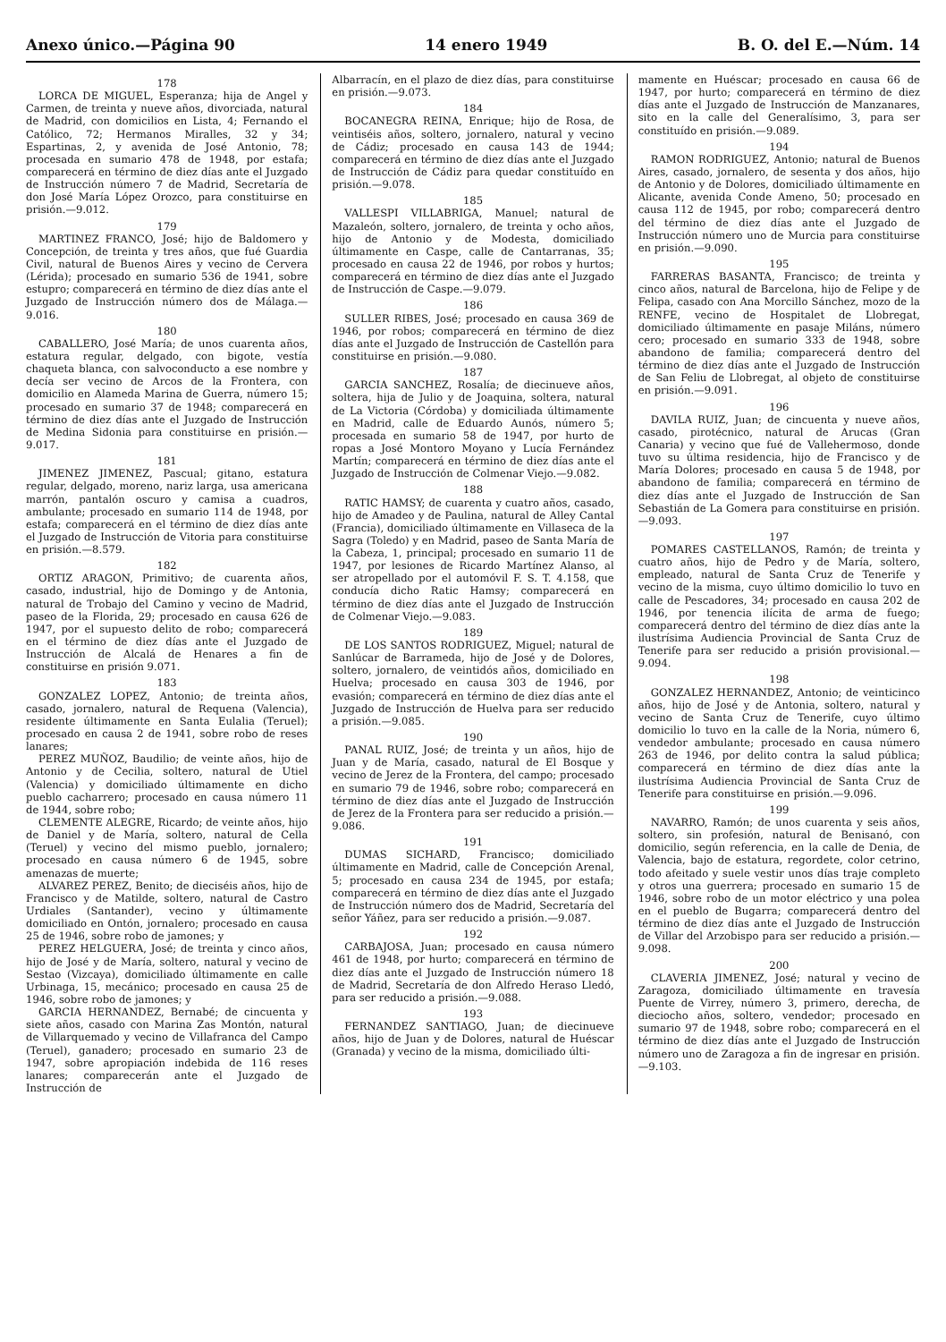Anexo único.—Página 90 14 enero 1949 B. O. del E.—Núm. 14
178
LORCA DE MIGUEL, Esperanza; hija de Angel y Carmen, de treinta y nueve años, divorciada, natural de Madrid, con domicilios en Lista, 4; Fernando el Católico, 72; Hermanos Miralles, 32 y 34; Espartinas, 2, y avenida de José Antonio, 78; procesada en sumario 478 de 1948, por estafa; comparecerá en término de diez días ante el Juzgado de Instrucción número 7 de Madrid, Secretaría de don José María López Orozco, para constituirse en prisión.—9.012.
179
MARTINEZ FRANCO, José; hijo de Baldomero y Concepción, de treinta y tres años, que fué Guardia Civil, natural de Buenos Aires y vecino de Cervera (Lérida); procesado en sumario 536 de 1941, sobre estupro; comparecerá en término de diez días ante el Juzgado de Instrucción número dos de Málaga.—9.016.
180
CABALLERO, José María; de unos cuarenta años, estatura regular, delgado, con bigote, vestía chaqueta blanca, con salvoconducto a ese nombre y decía ser vecino de Arcos de la Frontera, con domicilio en Alameda Marina de Guerra, número 15; procesado en sumario 37 de 1948; comparecerá en término de diez días ante el Juzgado de Instrucción de Medina Sidonia para constituirse en prisión.—9.017.
181
JIMENEZ JIMENEZ, Pascual; gitano, estatura regular, delgado, moreno, nariz larga, usa americana marrón, pantalón oscuro y camisa a cuadros, ambulante; procesado en sumario 114 de 1948, por estafa; comparecerá en el término de diez días ante el Juzgado de Instrucción de Vitoria para constituirse en prisión.—8.579.
182
ORTIZ ARAGON, Primitivo; de cuarenta años, casado, industrial, hijo de Domingo y de Antonia, natural de Trobajo del Camino y vecino de Madrid, paseo de la Florida, 29; procesado en causa 626 de 1947, por el supuesto delito de robo; comparecerá en el término de diez días ante el Juzgado de Instrucción de Alcalá de Henares a fin de constituirse en prisión 9.071.
183
GONZALEZ LOPEZ, Antonio; de treinta años, casado, jornalero, natural de Requena (Valencia), residente últimamente en Santa Eulalia (Teruel); procesado en causa 2 de 1941, sobre robo de reses lanares;
PEREZ MUÑOZ, Baudilio; de veinte años, hijo de Antonio y de Cecilia, soltero, natural de Utiel (Valencia) y domiciliado últimamente en dicho pueblo cacharrero; procesado en causa número 11 de 1944, sobre robo;
CLEMENTE ALEGRE, Ricardo; de veinte años, hijo de Daniel y de María, soltero, natural de Cella (Teruel) y vecino del mismo pueblo, jornalero; procesado en causa número 6 de 1945, sobre amenazas de muerte;
ALVAREZ PEREZ, Benito; de dieciséis años, hijo de Francisco y de Matilde, soltero, natural de Castro Urdiales (Santander), vecino y últimamente domiciliado en Ontón, jornalero; procesado en causa 25 de 1946, sobre robo de jamones; y
PEREZ HELGUERA, José; de treinta y cinco años, hijo de José y de María, soltero, natural y vecino de Sestao (Vizcaya), domiciliado últimamente en calle Urbinaga, 15, mecánico; procesado en causa 25 de 1946, sobre robo de jamones; y
GARCIA HERNANDEZ, Bernabé; de cincuenta y siete años, casado con Marina Zas Montón, natural de Villarquemado y vecino de Villafranca del Campo (Teruel), ganadero; procesado en sumario 23 de 1947, sobre apropiación indebida de 116 reses lanares; comparecerán ante el Juzgado de Instrucción de
Albarracín, en el plazo de diez días, para constituirse en prisión.—9.073.
184
BOCANEGRA REINA, Enrique; hijo de Rosa, de veintiséis años, soltero, jornalero, natural y vecino de Cádiz; procesado en causa 143 de 1944; comparecerá en término de diez días ante el Juzgado de Instrucción de Cádiz para quedar constituído en prisión.—9.078.
185
VALLESPI VILLABRIGA, Manuel; natural de Mazaleón, soltero, jornalero, de treinta y ocho años, hijo de Antonio y de Modesta, domiciliado últimamente en Caspe, calle de Cantarranas, 35; procesado en causa 22 de 1946, por robos y hurtos; comparecerá en término de diez días ante el Juzgado de Instrucción de Caspe.—9.079.
186
SULLER RIBES, José; procesado en causa 369 de 1946, por robos; comparecerá en término de diez días ante el Juzgado de Instrucción de Castellón para constituirse en prisión.—9.080.
187
GARCIA SANCHEZ, Rosalía; de diecinueve años, soltera, hija de Julio y de Joaquina, soltera, natural de La Victoria (Córdoba) y domiciliada últimamente en Madrid, calle de Eduardo Aunós, número 5; procesada en sumario 58 de 1947, por hurto de ropas a José Montoro Moyano y Lucía Fernández Martín; comparecerá en término de diez días ante el Juzgado de Instrucción de Colmenar Viejo.—9.082.
188
RATIC HAMSY; de cuarenta y cuatro años, casado, hijo de Amadeo y de Paulina, natural de Alley Cantal (Francia), domiciliado últimamente en Villaseca de la Sagra (Toledo) y en Madrid, paseo de Santa María de la Cabeza, 1, principal; procesado en sumario 11 de 1947, por lesiones de Ricardo Martínez Alanso, al ser atropellado por el automóvil F. S. T. 4.158, que conducía dicho Ratic Hamsy; comparecerá en término de diez días ante el Juzgado de Instrucción de Colmenar Viejo.—9.083.
189
DE LOS SANTOS RODRIGUEZ, Miguel; natural de Sanlúcar de Barrameda, hijo de José y de Dolores, soltero, jornalero, de veintidós años, domiciliado en Huelva; procesado en causa 303 de 1946, por evasión; comparecerá en término de diez días ante el Juzgado de Instrucción de Huelva para ser reducido a prisión.—9.085.
190
PANAL RUIZ, José; de treinta y un años, hijo de Juan y de María, casado, natural de El Bosque y vecino de Jerez de la Frontera, del campo; procesado en sumario 79 de 1946, sobre robo; comparecerá en término de diez días ante el Juzgado de Instrucción de Jerez de la Frontera para ser reducido a prisión.—9.086.
191
DUMAS SICHARD, Francisco; domiciliado últimamente en Madrid, calle de Concepción Arenal, 5; procesado en causa 234 de 1945, por estafa; comparecerá en término de diez días ante el Juzgado de Instrucción número dos de Madrid, Secretaría del señor Yáñez, para ser reducido a prisión.—9.087.
192
CARBAJOSA, Juan; procesado en causa número 461 de 1948, por hurto; comparecerá en término de diez días ante el Juzgado de Instrucción número 18 de Madrid, Secretaría de don Alfredo Heraso Lledó, para ser reducido a prisión.—9.088.
193
FERNANDEZ SANTIAGO, Juan; de diecinueve años, hijo de Juan y de Dolores, natural de Huéscar (Granada) y vecino de la misma, domiciliado últi-
mamente en Huéscar; procesado en causa 66 de 1947, por hurto; comparecerá en término de diez días ante el Juzgado de Instrucción de Manzanares, sito en la calle del Generalísimo, 3, para ser constituído en prisión.—9.089.
194
RAMON RODRIGUEZ, Antonio; natural de Buenos Aires, casado, jornalero, de sesenta y dos años, hijo de Antonio y de Dolores, domiciliado últimamente en Alicante, avenida Conde Ameno, 50; procesado en causa 112 de 1945, por robo; comparecerá dentro del término de diez días ante el Juzgado de Instrucción número uno de Murcia para constituirse en prisión.—9.090.
195
FARRERAS BASANTA, Francisco; de treinta y cinco años, natural de Barcelona, hijo de Felipe y de Felipa, casado con Ana Morcillo Sánchez, mozo de la RENFE, vecino de Hospitalet de Llobregat, domiciliado últimamente en pasaje Miláns, número cero; procesado en sumario 333 de 1948, sobre abandono de familia; comparecerá dentro del término de diez días ante el Juzgado de Instrucción de San Feliu de Llobregat, al objeto de constituirse en prisión.—9.091.
196
DAVILA RUIZ, Juan; de cincuenta y nueve años, casado, pirotécnico, natural de Arucas (Gran Canaria) y vecino que fué de Vallehermoso, donde tuvo su última residencia, hijo de Francisco y de María Dolores; procesado en causa 5 de 1948, por abandono de familia; comparecerá en término de diez días ante el Juzgado de Instrucción de San Sebastián de La Gomera para constituirse en prisión.—9.093.
197
POMARES CASTELLANOS, Ramón; de treinta y cuatro años, hijo de Pedro y de María, soltero, empleado, natural de Santa Cruz de Tenerife y vecino de la misma, cuyo último domicilio lo tuvo en calle de Pescadores, 34; procesado en causa 202 de 1946, por tenencia ilícita de arma de fuego; comparecerá dentro del término de diez días ante la ilustrísima Audiencia Provincial de Santa Cruz de Tenerife para ser reducido a prisión provisional.—9.094.
198
GONZALEZ HERNANDEZ, Antonio; de veinticinco años, hijo de José y de Antonia, soltero, natural y vecino de Santa Cruz de Tenerife, cuyo último domicilio lo tuvo en la calle de la Noria, número 6, vendedor ambulante; procesado en causa número 263 de 1946, por delito contra la salud pública; comparecerá en término de diez días ante la ilustrísima Audiencia Provincial de Santa Cruz de Tenerife para constituirse en prisión.—9.096.
199
NAVARRO, Ramón; de unos cuarenta y seis años, soltero, sin profesión, natural de Benisanó, con domicilio, según referencia, en la calle de Denia, de Valencia, bajo de estatura, regordete, color cetrino, todo afeitado y suele vestir unos días traje completo y otros una guerrera; procesado en sumario 15 de 1946, sobre robo de un motor eléctrico y una polea en el pueblo de Bugarra; comparecerá dentro del término de diez días ante el Juzgado de Instrucción de Villar del Arzobispo para ser reducido a prisión.—9.098.
200
CLAVERIA JIMENEZ, José; natural y vecino de Zaragoza, domiciliado últimamente en travesía Puente de Virrey, número 3, primero, derecha, de dieciocho años, soltero, vendedor; procesado en sumario 97 de 1948, sobre robo; comparecerá en el término de diez días ante el Juzgado de Instrucción número uno de Zaragoza a fin de ingresar en prisión.—9.103.